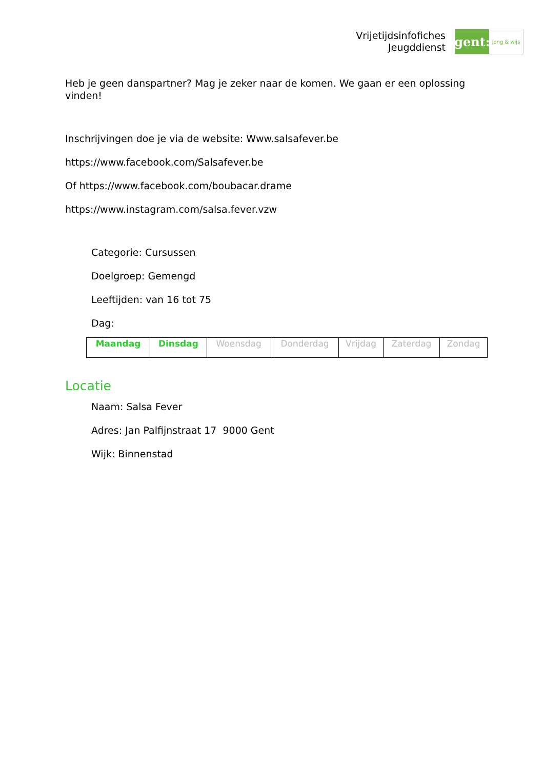Vrijetijdsinfofiches
Jeugddienst
gent:
jong & wijs
Heb je geen danspartner? Mag je zeker naar de komen. We gaan er een oplossing vinden!
Inschrijvingen doe je via de website: Www.salsafever.be
https://www.facebook.com/Salsafever.be
Of https://www.facebook.com/boubacar.drame
https://www.instagram.com/salsa.fever.vzw
Categorie: Cursussen
Doelgroep: Gemengd
Leeftijden: van 16 tot 75
Dag:
| Maandag | Dinsdag | Woensdag | Donderdag | Vrijdag | Zaterdag | Zondag |
Locatie
Naam: Salsa Fever
Adres: Jan Palfijnstraat 17 9000 Gent
Wijk: Binnenstad